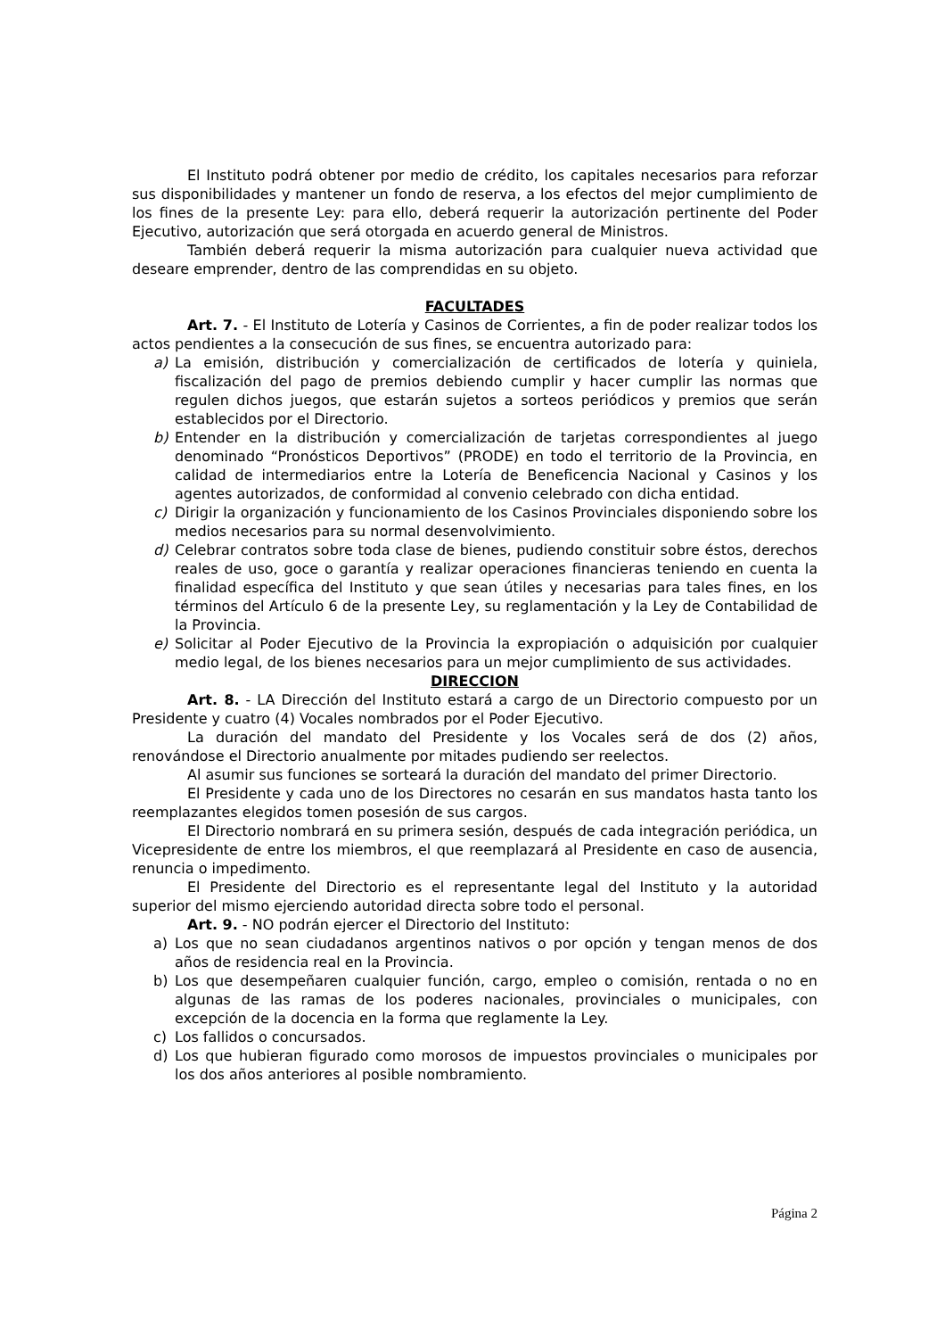El Instituto podrá obtener por medio de crédito, los capitales necesarios para reforzar sus disponibilidades y mantener un fondo de reserva, a los efectos del mejor cumplimiento de los fines de la presente Ley: para ello, deberá requerir la autorización pertinente del Poder Ejecutivo, autorización que será otorgada en acuerdo general de Ministros.
También deberá requerir la misma autorización para cualquier nueva actividad que deseare emprender, dentro de las comprendidas en su objeto.
FACULTADES
Art. 7. - El Instituto de Lotería y Casinos de Corrientes, a fin de poder realizar todos los actos pendientes a la consecución de sus fines, se encuentra autorizado para:
a) La emisión, distribución y comercialización de certificados de lotería y quiniela, fiscalización del pago de premios debiendo cumplir y hacer cumplir las normas que regulen dichos juegos, que estarán sujetos a sorteos periódicos y premios que serán establecidos por el Directorio.
b) Entender en la distribución y comercialización de tarjetas correspondientes al juego denominado “Pronósticos Deportivos” (PRODE) en todo el territorio de la Provincia, en calidad de intermediarios entre la Lotería de Beneficencia Nacional y Casinos y los agentes autorizados, de conformidad al convenio celebrado con dicha entidad.
c) Dirigir la organización y funcionamiento de los Casinos Provinciales disponiendo sobre los medios necesarios para su normal desenvolvimiento.
d) Celebrar contratos sobre toda clase de bienes, pudiendo constituir sobre éstos, derechos reales de uso, goce o garantía y realizar operaciones financieras teniendo en cuenta la finalidad específica del Instituto y que sean útiles y necesarias para tales fines, en los términos del Artículo 6 de la presente Ley, su reglamentación y la Ley de Contabilidad de la Provincia.
e) Solicitar al Poder Ejecutivo de la Provincia la expropiación o adquisición por cualquier medio legal, de los bienes necesarios para un mejor cumplimiento de sus actividades.
DIRECCION
Art. 8. - LA Dirección del Instituto estará a cargo de un Directorio compuesto por un Presidente y cuatro (4) Vocales nombrados por el Poder Ejecutivo.
La duración del mandato del Presidente y los Vocales será de dos (2) años, renovándose el Directorio anualmente por mitades pudiendo ser reelectos.
Al asumir sus funciones se sorteará la duración del mandato del primer Directorio.
El Presidente y cada uno de los Directores no cesarán en sus mandatos hasta tanto los reemplazantes elegidos tomen posesión de sus cargos.
El Directorio nombrará en su primera sesión, después de cada integración periódica, un Vicepresidente de entre los miembros, el que reemplazará al Presidente en caso de ausencia, renuncia o impedimento.
El Presidente del Directorio es el representante legal del Instituto y la autoridad superior del mismo ejerciendo autoridad directa sobre todo el personal.
Art. 9. - NO podrán ejercer el Directorio del Instituto:
a) Los que no sean ciudadanos argentinos nativos o por opción y tengan menos de dos años de residencia real en la Provincia.
b) Los que desempeñaren cualquier función, cargo, empleo o comisión, rentada o no en algunas de las ramas de los poderes nacionales, provinciales o municipales, con excepción de la docencia en la forma que reglamente la Ley.
c) Los fallidos o concursados.
d) Los que hubieran figurado como morosos de impuestos provinciales o municipales por los dos años anteriores al posible nombramiento.
Página 2